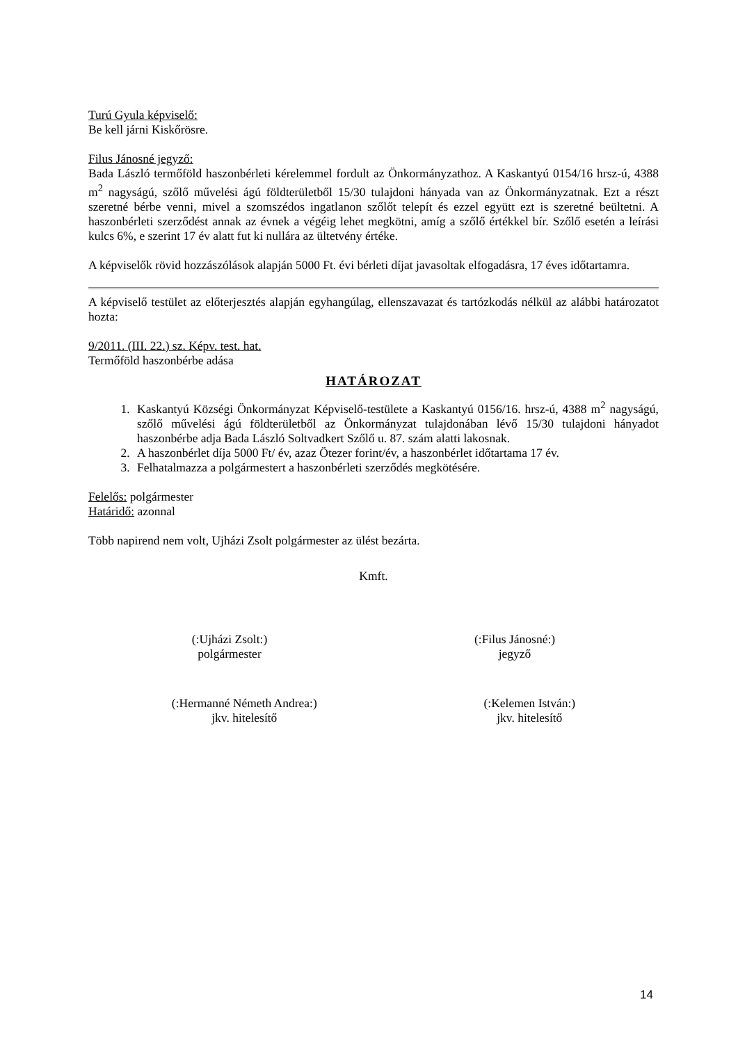Turú Gyula képviselő:
Be kell járni Kiskőrösre.
Filus Jánosné jegyző:
Bada László termőföld haszonbérleti kérelemmel fordult az Önkormányzathoz. A Kaskantyú 0154/16 hrsz-ú, 4388 m<sup>2</sup> nagyságú, szőlő művelési ágú földterületből 15/30 tulajdoni hányada van az Önkormányzatnak. Ezt a részt szeretné bérbe venni, mivel a szomszédos ingatlanon szőlőt telepít és ezzel együtt ezt is szeretné beültetni. A haszonbérleti szerződést annak az évnek a végéig lehet megkötni, amíg a szőlő értékkel bír. Szőlő esetén a leírási kulcs 6%, e szerint 17 év alatt fut ki nullára az ültetvény értéke.
A képviselők rövid hozzászólások alapján 5000 Ft. évi bérleti díjat javasoltak elfogadásra, 17 éves időtartamra.
A képviselő testület az előterjesztés alapján egyhangúlag, ellenszavazat és tartózkodás nélkül az alábbi határozatot hozta:
9/2011. (III. 22.) sz. Képv. test. hat.
Termőföld haszonbérbe adása
HATÁROZAT
1. Kaskantyú Községi Önkormányzat Képviselő-testülete a Kaskantyú 0156/16. hrsz-ú, 4388 m<sup>2</sup> nagyságú, szőlő művelési ágú földterületből az Önkormányzat tulajdonában lévő 15/30 tulajdoni hányadot haszonbérbe adja Bada László Soltvadkert Szőlő u. 87. szám alatti lakosnak.
2. A haszonbérlet díja 5000 Ft/ év, azaz Ötezer forint/év, a haszonbérlet időtartama 17 év.
3. Felhatalmazza a polgármestert a haszonbérleti szerződés megkötésére.
Felelős: polgármester
Határidő: azonnal
Több napirend nem volt, Ujházi Zsolt polgármester az ülést bezárta.
Kmft.
(:Ujházi Zsolt:)
polgármester
(:Filus Jánosné:)
jegyző
(:Hermanné Németh Andrea:)
jkv. hitelesítő
(:Kelemen István:)
jkv. hitelesítő
14